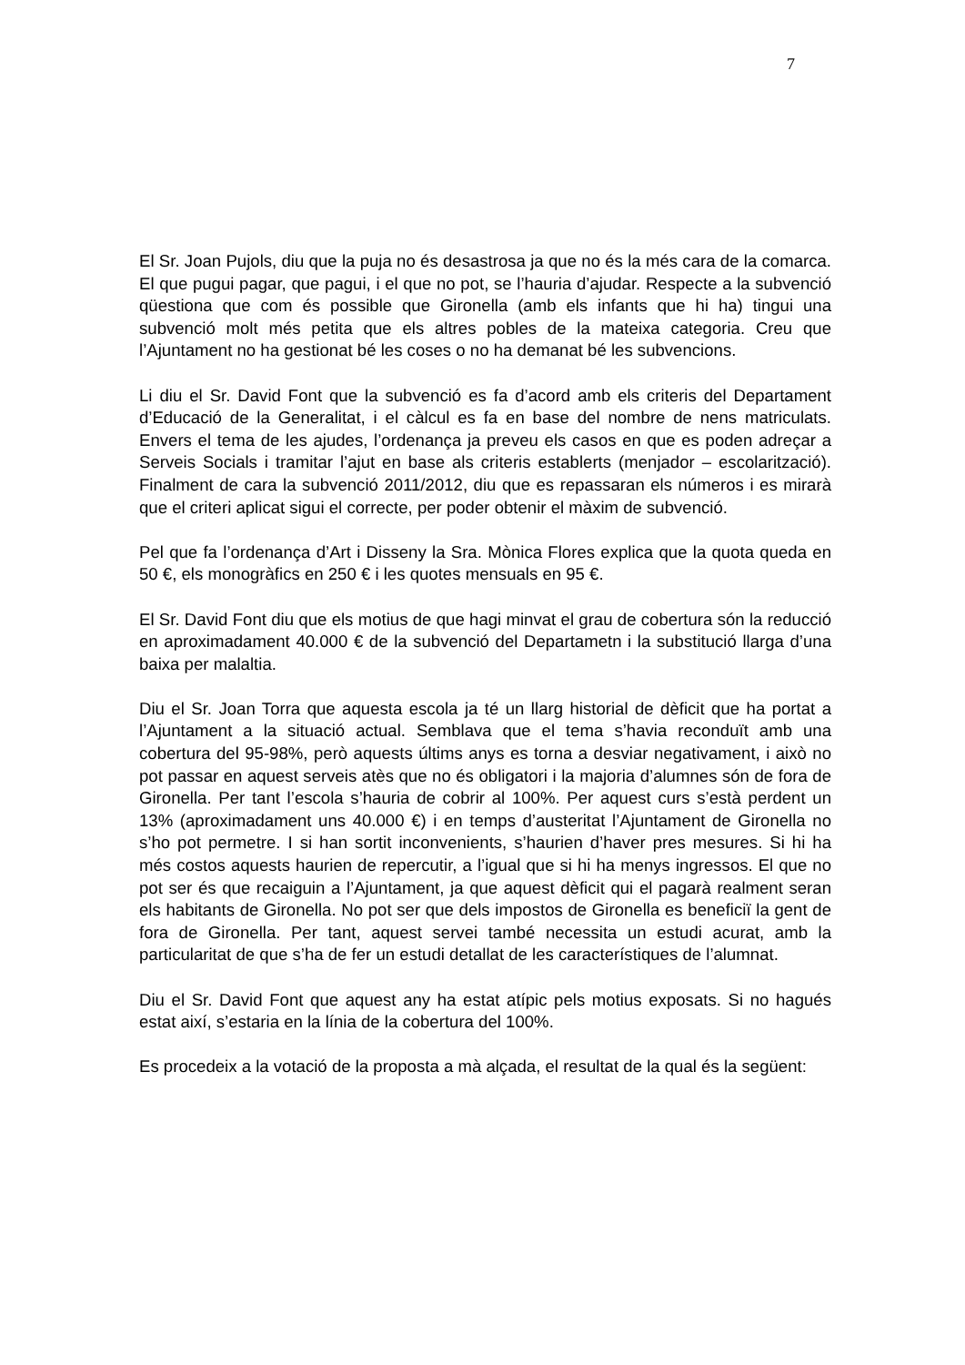7
El Sr. Joan Pujols, diu que la puja no és desastrosa ja que no és la més cara de la comarca. El que pugui pagar, que pagui, i el que no pot, se l’hauria d’ajudar. Respecte a la subvenció qüestiona que com és possible que Gironella (amb els infants que hi ha) tingui una subvenció molt més petita que els altres pobles de la mateixa categoria. Creu que l’Ajuntament no ha gestionat bé les coses o no ha demanat bé les subvencions.
Li diu el Sr. David Font que la subvenció es fa d’acord amb els criteris del Departament d’Educació de la Generalitat, i el càlcul es fa en base del nombre de nens matriculats. Envers el tema de les ajudes, l’ordenança ja preveu els casos en que es poden adreçar a Serveis Socials i tramitar l’ajut en base als criteris establerts (menjador – escolarització). Finalment de cara la subvenció 2011/2012, diu que es repassaran els números i es mirarà que el criteri aplicat sigui el correcte, per poder obtenir el màxim de subvenció.
Pel que fa l’ordenança d’Art i Disseny la Sra. Mònica Flores explica que la quota queda en 50 €, els monogràfics en 250 € i les quotes mensuals en 95 €.
El Sr. David Font diu que els motius de que hagi minvat el grau de cobertura són la reducció en aproximadament 40.000 € de la subvenció del Departametn i la substitució llarga d’una baixa per malaltia.
Diu el Sr. Joan Torra que aquesta escola ja té un llarg historial de dèficit que ha portat a l’Ajuntament a la situació actual. Semblava que el tema s’havia reconduït amb una cobertura del 95-98%, però aquests últims anys es torna a desviar negativament, i això no pot passar en aquest serveis atès que no és obligatori i la majoria d’alumnes són de fora de Gironella. Per tant l’escola s’hauria de cobrir al 100%. Per aquest curs s’està perdent un 13% (aproximadament uns 40.000 €) i en temps d’austeritat l’Ajuntament de Gironella no s’ho pot permetre. I si han sortit inconvenients, s’haurien d’haver pres mesures. Si hi ha més costos aquests haurien de repercutir, a l’igual que si hi ha menys ingressos. El que no pot ser és que recaiguin a l’Ajuntament, ja que aquest dèficit qui el pagarà realment seran els habitants de Gironella. No pot ser que dels impostos de Gironella es beneficiï la gent de fora de Gironella. Per tant, aquest servei també necessita un estudi acurat, amb la particularitat de que s’ha de fer un estudi detallat de les característiques de l’alumnat.
Diu el Sr. David Font que aquest any ha estat atípic pels motius exposats. Si no hagués estat així, s’estaria en la línia de la cobertura del 100%.
Es procedeix a la votació de la proposta a mà alçada, el resultat de la qual és la següent: